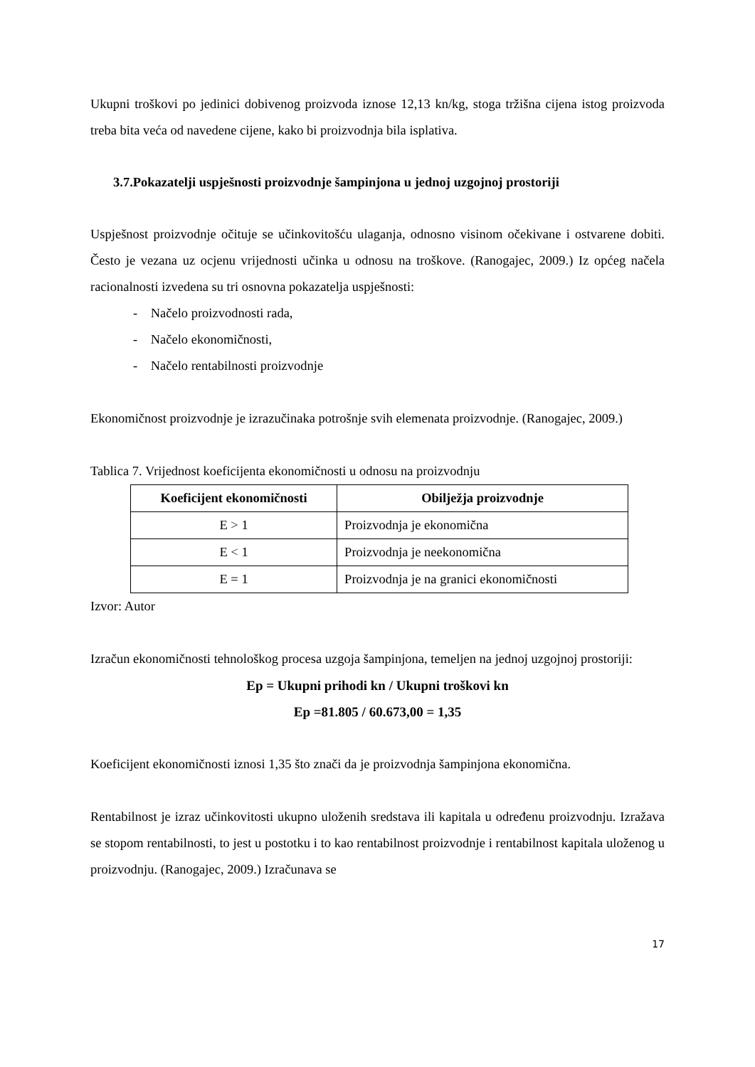Ukupni troškovi po jedinici dobivenog proizvoda iznose 12,13 kn/kg, stoga tržišna cijena istog proizvoda treba bita veća od navedene cijene, kako bi proizvodnja bila isplativa.
3.7.Pokazatelji uspješnosti proizvodnje šampinjona u jednoj uzgojnoj prostoriji
Uspješnost proizvodnje očituje se učinkovitošću ulaganja, odnosno visinom očekivane i ostvarene dobiti. Često je vezana uz ocjenu vrijednosti učinka u odnosu na troškove. (Ranogajec, 2009.) Iz općeg načela racionalnosti izvedena su tri osnovna pokazatelja uspješnosti:
- Načelo proizvodnosti rada,
- Načelo ekonomičnosti,
- Načelo rentabilnosti proizvodnje
Ekonomičnost proizvodnje je izrazučinaka potrošnje svih elemenata proizvodnje. (Ranogajec, 2009.)
Tablica 7. Vrijednost koeficijenta ekonomičnosti u odnosu na proizvodnju
| Koeficijent ekonomičnosti | Obilježja proizvodnje |
| --- | --- |
| E > 1 | Proizvodnja je ekonomična |
| E < 1 | Proizvodnja je neekonomična |
| E = 1 | Proizvodnja je na granici ekonomičnosti |
Izvor: Autor
Izračun ekonomičnosti tehnološkog procesa uzgoja šampinjona, temeljen na jednoj uzgojnoj prostoriji:
Ep = Ukupni prihodi kn / Ukupni troškovi kn
Ep =81.805 / 60.673,00 = 1,35
Koeficijent ekonomičnosti iznosi 1,35 što znači da je proizvodnja šampinjona ekonomična.
Rentabilnost je izraz učinkovitosti ukupno uloženih sredstava ili kapitala u određenu proizvodnju. Izražava se stopom rentabilnosti, to jest u postotku i to kao rentabilnost proizvodnje i rentabilnost kapitala uloženog u proizvodnju. (Ranogajec, 2009.) Izračunava se
17